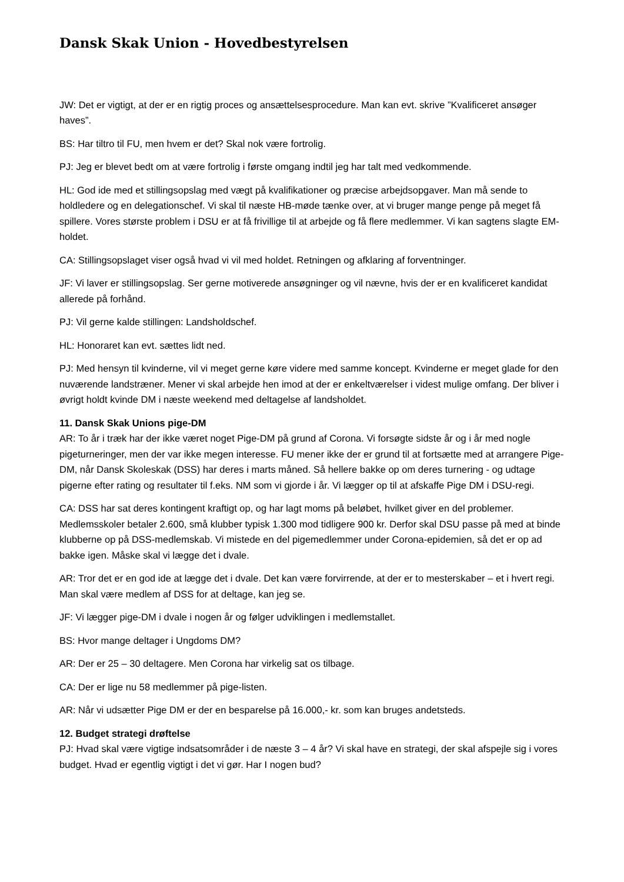Dansk Skak Union - Hovedbestyrelsen
JW: Det er vigtigt, at der er en rigtig proces og ansættelsesprocedure. Man kan evt. skrive ”Kvalificeret ansøger haves”.
BS: Har tiltro til FU, men hvem er det? Skal nok være fortrolig.
PJ: Jeg er blevet bedt om at være fortrolig i første omgang indtil jeg har talt med vedkommende.
HL: God ide med et stillingsopslag med vægt på kvalifikationer og præcise arbejdsopgaver. Man må sende to holdledere og en delegationschef. Vi skal til næste HB-møde tænke over, at vi bruger mange penge på meget få spillere. Vores største problem i DSU er at få frivillige til at arbejde og få flere medlemmer. Vi kan sagtens slagte EM-holdet.
CA: Stillingsopslaget viser også hvad vi vil med holdet. Retningen og afklaring af forventninger.
JF: Vi laver er stillingsopslag. Ser gerne motiverede ansøgninger og vil nævne, hvis der er en kvalificeret kandidat allerede på forhånd.
PJ: Vil gerne kalde stillingen: Landsholdschef.
HL: Honoraret kan evt. sættes lidt ned.
PJ: Med hensyn til kvinderne, vil vi meget gerne køre videre med samme koncept. Kvinderne er meget glade for den nuværende landstræner. Mener vi skal arbejde hen imod at der er enkeltværelser i videst mulige omfang. Der bliver i øvrigt holdt kvinde DM i næste weekend med deltagelse af landsholdet.
11. Dansk Skak Unions pige-DM
AR: To år i træk har der ikke været noget Pige-DM på grund af Corona. Vi forsøgte sidste år og i år med nogle pigeturneringer, men der var ikke megen interesse. FU mener ikke der er grund til at fortsætte med at arrangere Pige-DM, når Dansk Skoleskak (DSS) har deres i marts måned. Så hellere bakke op om deres turnering - og udtage pigerne efter rating og resultater til f.eks. NM som vi gjorde i år. Vi lægger op til at afskaffe Pige DM i DSU-regi.
CA: DSS har sat deres kontingent kraftigt op, og har lagt moms på beløbet, hvilket giver en del problemer. Medlemsskoler betaler 2.600, små klubber typisk 1.300 mod tidligere 900 kr. Derfor skal DSU passe på med at binde klubberne op på DSS-medlemskab. Vi mistede en del pigemedlemmer under Corona-epidemien, så det er op ad bakke igen. Måske skal vi lægge det i dvale.
AR: Tror det er en god ide at lægge det i dvale. Det kan være forvirrende, at der er to mesterskaber – et i hvert regi. Man skal være medlem af DSS for at deltage, kan jeg se.
JF: Vi lægger pige-DM i dvale i nogen år og følger udviklingen i medlemstallet.
BS: Hvor mange deltager i Ungdoms DM?
AR: Der er 25 – 30 deltagere. Men Corona har virkelig sat os tilbage.
CA: Der er lige nu 58 medlemmer på pige-listen.
AR: Når vi udsætter Pige DM er der en besparelse på 16.000,- kr. som kan bruges andetsteds.
12. Budget strategi drøftelse
PJ: Hvad skal være vigtige indsatsområder i de næste 3 – 4 år? Vi skal have en strategi, der skal afspejle sig i vores budget. Hvad er egentlig vigtigt i det vi gør. Har I nogen bud?